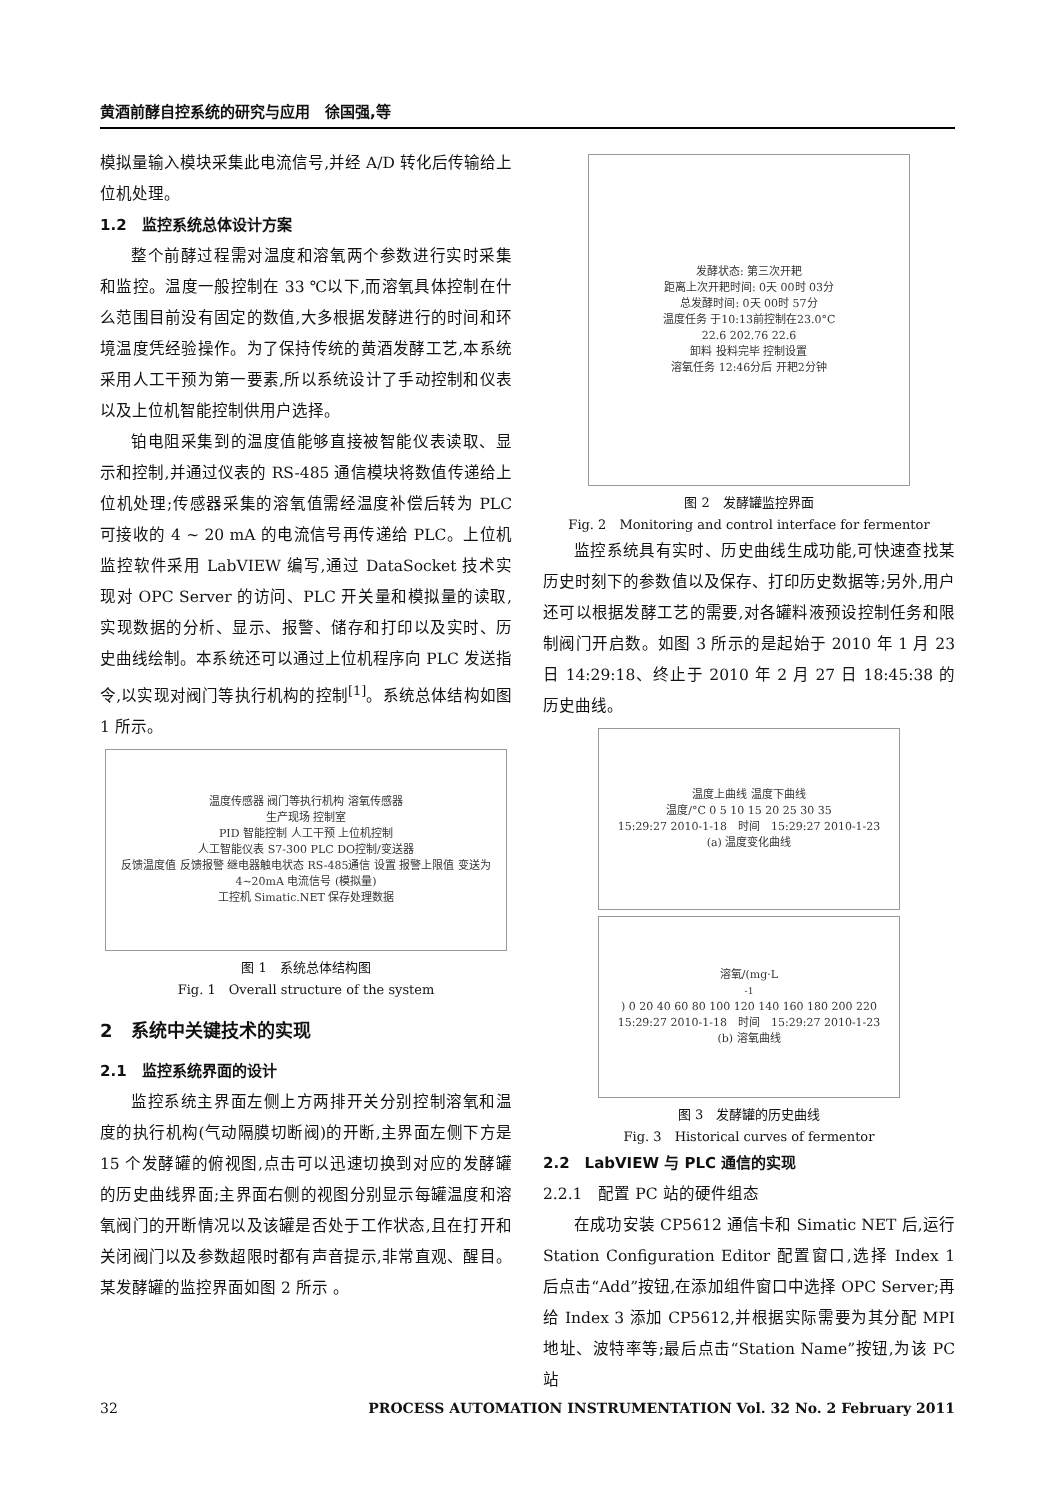黄酒前酵自控系统的研究与应用　徐国强,等
模拟量输入模块采集此电流信号,并经 A/D 转化后传输给上位机处理。
1.2　监控系统总体设计方案
整个前酵过程需对温度和溶氧两个参数进行实时采集和监控。温度一般控制在 33 ℃以下,而溶氧具体控制在什么范围目前没有固定的数值,大多根据发酵进行的时间和环境温度凭经验操作。为了保持传统的黄酒发酵工艺,本系统采用人工干预为第一要素,所以系统设计了手动控制和仪表以及上位机智能控制供用户选择。
铂电阻采集到的温度值能够直接被智能仪表读取、显示和控制,并通过仪表的 RS-485 通信模块将数值传递给上位机处理;传感器采集的溶氧值需经温度补偿后转为 PLC 可接收的 4 ~ 20 mA 的电流信号再传递给 PLC。上位机监控软件采用 LabVIEW 编写,通过 DataSocket 技术实现对 OPC Server 的访问、PLC 开关量和模拟量的读取,实现数据的分析、显示、报警、储存和打印以及实时、历史曲线绘制。本系统还可以通过上位机程序向 PLC 发送指令,以实现对阀门等执行机构的控制<sup>[1]</sup>。系统总体结构如图 1 所示。
温度传感器 阀门等执行机构 溶氧传感器
生产现场 控制室
PID 智能控制 人工干预 上位机控制
人工智能仪表 S7-300 PLC DO控制/变送器
反馈温度值 反馈报警 继电器触电状态 RS-485通信 设置 报警上限值 变送为 4~20mA 电流信号 (模拟量)
工控机 Simatic.NET 保存处理数据
图 1　系统总体结构图
Fig. 1　Overall structure of the system
2　系统中关键技术的实现
2.1　监控系统界面的设计
监控系统主界面左侧上方两排开关分别控制溶氧和温度的执行机构(气动隔膜切断阀)的开断,主界面左侧下方是 15 个发酵罐的俯视图,点击可以迅速切换到对应的发酵罐的历史曲线界面;主界面右侧的视图分别显示每罐温度和溶氧阀门的开断情况以及该罐是否处于工作状态,且在打开和关闭阀门以及参数超限时都有声音提示,非常直观、醒目。某发酵罐的监控界面如图 2 所示 。
发酵状态: 第三次开耙
距离上次开耙时间: 0天 00时 03分
总发酵时间: 0天 00时 57分
温度任务 于10:13前控制在23.0°C
22.6 202.76 22.6
卸料 投料完毕 控制设置
溶氧任务 12:46分后 开耙2分钟
图 2　发酵罐监控界面
Fig. 2　Monitoring and control interface for fermentor
监控系统具有实时、历史曲线生成功能,可快速查找某历史时刻下的参数值以及保存、打印历史数据等;另外,用户还可以根据发酵工艺的需要,对各罐料液预设控制任务和限制阀门开启数。如图 3 所示的是起始于 2010 年 1 月 23 日 14:29:18、终止于 2010 年 2 月 27 日 18:45:38 的历史曲线。
温度上曲线 温度下曲线
温度/°C 0 5 10 15 20 25 30 35
15:29:27 2010-1-18　时间　15:29:27 2010-1-23
(a) 温度变化曲线
溶氧/(mg·L<sup>-1</sup>) 0 20 40 60 80 100 120 140 160 180 200 220
15:29:27 2010-1-18　时间　15:29:27 2010-1-23
(b) 溶氧曲线
图 3　发酵罐的历史曲线
Fig. 3　Historical curves of fermentor
2.2　LabVIEW 与 PLC 通信的实现
2.2.1　配置 PC 站的硬件组态
在成功安装 CP5612 通信卡和 Simatic NET 后,运行 Station Configuration Editor 配置窗口,选择 Index 1 后点击“Add”按钮,在添加组件窗口中选择 OPC Server;再给 Index 3 添加 CP5612,并根据实际需要为其分配 MPI 地址、波特率等;最后点击“Station Name”按钮,为该 PC 站
32 PROCESS AUTOMATION INSTRUMENTATION Vol. 32 No. 2 February 2011